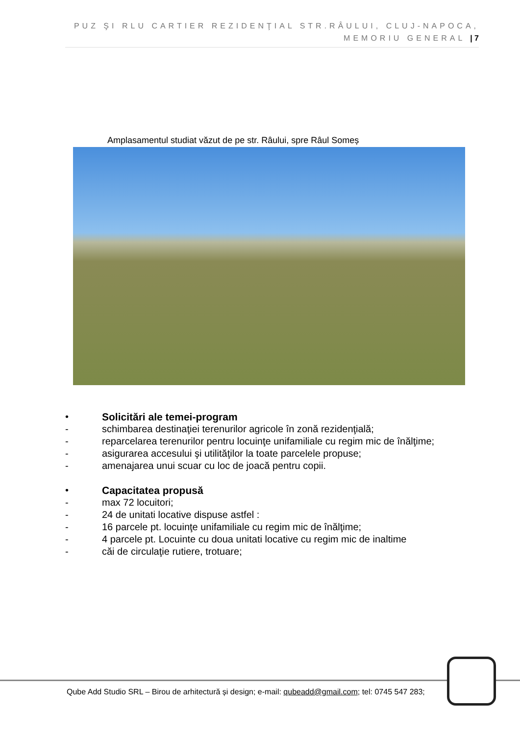PUZ ŞI RLU CARTIER REZIDENŢIAL STR.RÂULUI, CLUJ-NAPOCA,
MEMORIU GENERAL | 7
Amplasamentul studiat văzut de pe str. Râului, spre Râul Someș
• Solicitări ale temei-program
- schimbarea destinaţiei terenurilor agricole în zonă rezidenţială;
- reparcelarea terenurilor pentru locuinţe unifamiliale cu regim mic de înălţime;
- asigurarea accesului şi utilităţilor la toate parcelele propuse;
- amenajarea unui scuar cu loc de joacă pentru copii.
• Capacitatea propusă
- max 72 locuitori;
- 24 de unitati locative dispuse astfel :
- 16 parcele pt. locuinţe unifamiliale cu regim mic de înălţime;
- 4 parcele pt. Locuinte cu doua unitati locative cu regim mic de inaltime
- căi de circulaţie rutiere, trotuare;
Qube Add Studio SRL – Birou de arhitectură și design; e-mail: qubeadd@gmail.com; tel: 0745 547 283;